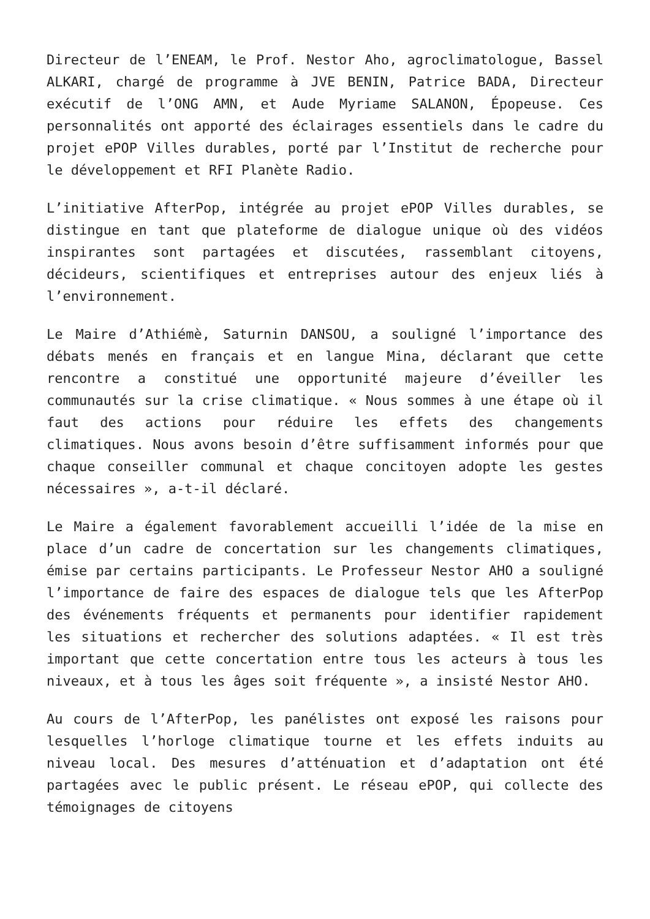Directeur de l’ENEAM, le Prof. Nestor Aho, agroclimatologue, Bassel ALKARI, chargé de programme à JVE BENIN, Patrice BADA, Directeur exécutif de l’ONG AMN, et Aude Myriame SALANON, Épopeuse. Ces personnalités ont apporté des éclairages essentiels dans le cadre du projet ePOP Villes durables, porté par l’Institut de recherche pour le développement et RFI Planète Radio.
L’initiative AfterPop, intégrée au projet ePOP Villes durables, se distingue en tant que plateforme de dialogue unique où des vidéos inspirantes sont partagées et discutées, rassemblant citoyens, décideurs, scientifiques et entreprises autour des enjeux liés à l’environnement.
Le Maire d’Athiémè, Saturnin DANSOU, a souligné l’importance des débats menés en français et en langue Mina, déclarant que cette rencontre a constitué une opportunité majeure d’éveiller les communautés sur la crise climatique. « Nous sommes à une étape où il faut des actions pour réduire les effets des changements climatiques. Nous avons besoin d’être suffisamment informés pour que chaque conseiller communal et chaque concitoyen adopte les gestes nécessaires », a-t-il déclaré.
Le Maire a également favorablement accueilli l’idée de la mise en place d’un cadre de concertation sur les changements climatiques, émise par certains participants. Le Professeur Nestor AHO a souligné l’importance de faire des espaces de dialogue tels que les AfterPop des événements fréquents et permanents pour identifier rapidement les situations et rechercher des solutions adaptées. « Il est très important que cette concertation entre tous les acteurs à tous les niveaux, et à tous les âges soit fréquente », a insisté Nestor AHO.
Au cours de l’AfterPop, les panélistes ont exposé les raisons pour lesquelles l’horloge climatique tourne et les effets induits au niveau local. Des mesures d’atténuation et d’adaptation ont été partagées avec le public présent. Le réseau ePOP, qui collecte des témoignages de citoyens